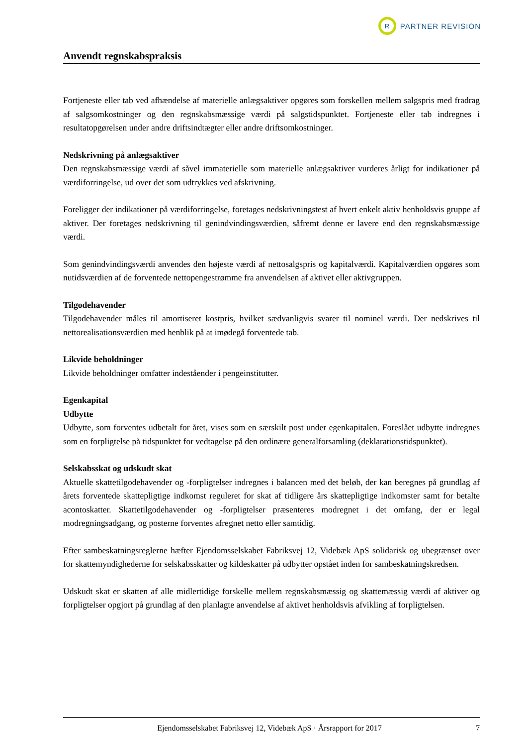R
PARTNER REVISION
Anvendt regnskabspraksis
Fortjeneste eller tab ved afhændelse af materielle anlægsaktiver opgøres som forskellen mellem salgspris med fradrag af salgsomkostninger og den regnskabsmæssige værdi på salgstidspunktet. Fortjeneste eller tab indregnes i resultatopgørelsen under andre driftsindtægter eller andre driftsomkostninger.
Nedskrivning på anlægsaktiver
Den regnskabsmæssige værdi af såvel immaterielle som materielle anlægsaktiver vurderes årligt for indikationer på værdiforringelse, ud over det som udtrykkes ved afskrivning.
Foreligger der indikationer på værdiforringelse, foretages nedskrivningstest af hvert enkelt aktiv henholdsvis gruppe af aktiver. Der foretages nedskrivning til genindvindingsværdien, såfremt denne er lavere end den regnskabsmæssige værdi.
Som genindvindingsværdi anvendes den højeste værdi af nettosalgspris og kapitalværdi. Kapitalværdien opgøres som nutidsværdien af de forventede nettopengestrømme fra anvendelsen af aktivet eller aktivgruppen.
Tilgodehavender
Tilgodehavender måles til amortiseret kostpris, hvilket sædvanligvis svarer til nominel værdi. Der nedskrives til nettorealisationsværdien med henblik på at imødegå forventede tab.
Likvide beholdninger
Likvide beholdninger omfatter indeståender i pengeinstitutter.
Egenkapital
Udbytte
Udbytte, som forventes udbetalt for året, vises som en særskilt post under egenkapitalen. Foreslået udbytte indregnes som en forpligtelse på tidspunktet for vedtagelse på den ordinære generalforsamling (deklarationstidspunktet).
Selskabsskat og udskudt skat
Aktuelle skattetilgodehavender og -forpligtelser indregnes i balancen med det beløb, der kan beregnes på grundlag af årets forventede skattepligtige indkomst reguleret for skat af tidligere års skattepligtige indkomster samt for betalte acontoskatter. Skattetilgodehavender og -forpligtelser præsenteres modregnet i det omfang, der er legal modregningsadgang, og posterne forventes afregnet netto eller samtidig.
Efter sambeskatningsreglerne hæfter Ejendomsselskabet Fabriksvej 12, Videbæk ApS solidarisk og ubegrænset over for skattemyndighederne for selskabsskatter og kildeskatter på udbytter opstået inden for sambeskatningskredsen.
Udskudt skat er skatten af alle midlertidige forskelle mellem regnskabsmæssig og skattemæssig værdi af aktiver og forpligtelser opgjort på grundlag af den planlagte anvendelse af aktivet henholdsvis afvikling af forpligtelsen.
Ejendomsselskabet Fabriksvej 12, Videbæk ApS · Årsrapport for 2017 7